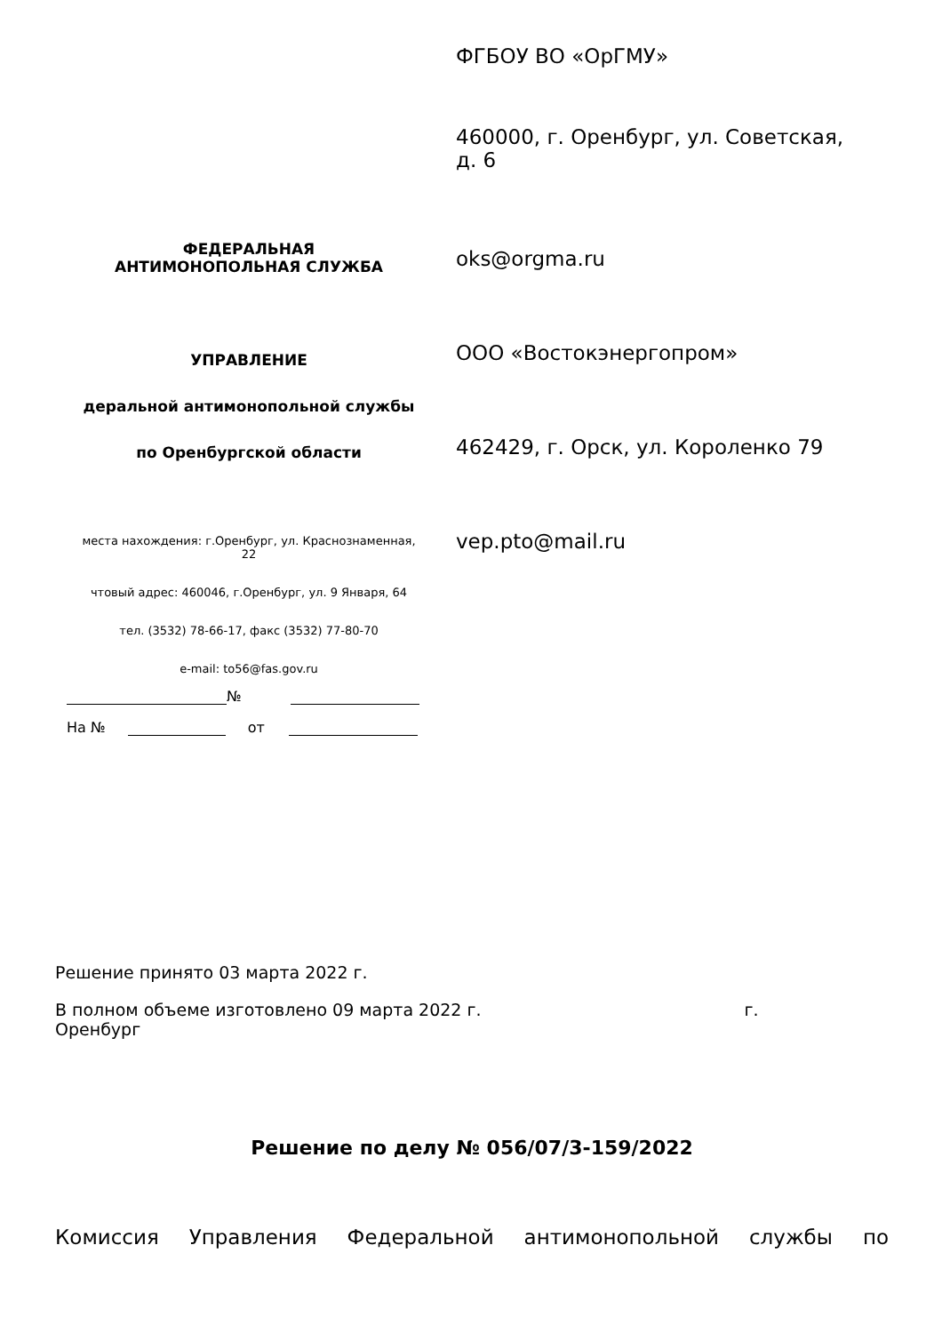ФЕДЕРАЛЬНАЯ
АНТИМОНОПОЛЬНАЯ СЛУЖБА
УПРАВЛЕНИЕ
деральной антимонопольной службы
по Оренбургской области
места нахождения: г.Оренбург, ул. Краснознаменная,
22
чтовый адрес: 460046, г.Оренбург, ул. 9 Января, 64
тел. (3532) 78-66-17, факс (3532) 77-80-70
e-mail: to56@fas.gov.ru
№
На № от
ФГБОУ ВО «ОрГМУ»
460000, г. Оренбург, ул. Советская,
д. 6
oks@orgma.ru
ООО «Востокэнергопром»
462429, г. Орск, ул. Короленко 79
vep.pto@mail.ru
Решение принято 03 марта 2022 г.
В полном объеме изготовлено 09 марта 2022 г. г.
Оренбург
Решение по делу № 056/07/3-159/2022
Комиссия Управления Федеральной антимонопольной службы по